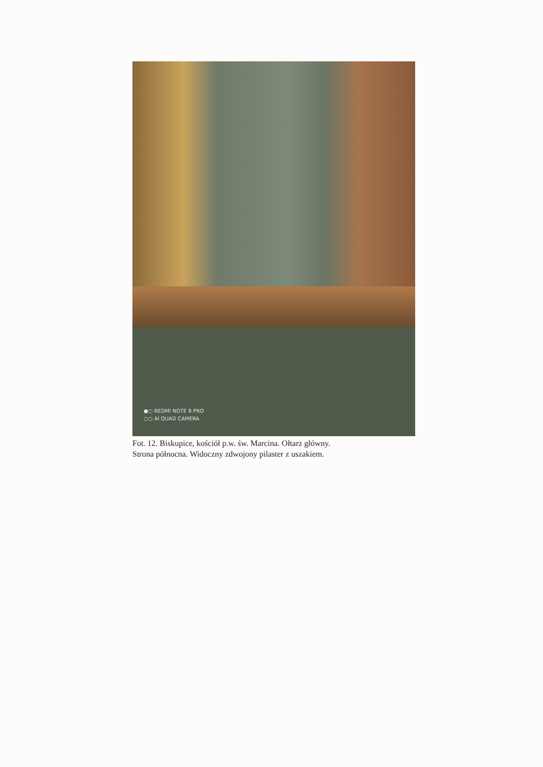●○ REDMI NOTE 8 PRO
○○ AI QUAD CAMERA
Fot. 12. Biskupice, kościół p.w. św. Marcina. Ołtarz główny.
Strona północna. Widoczny zdwojony pilaster z uszakiem.